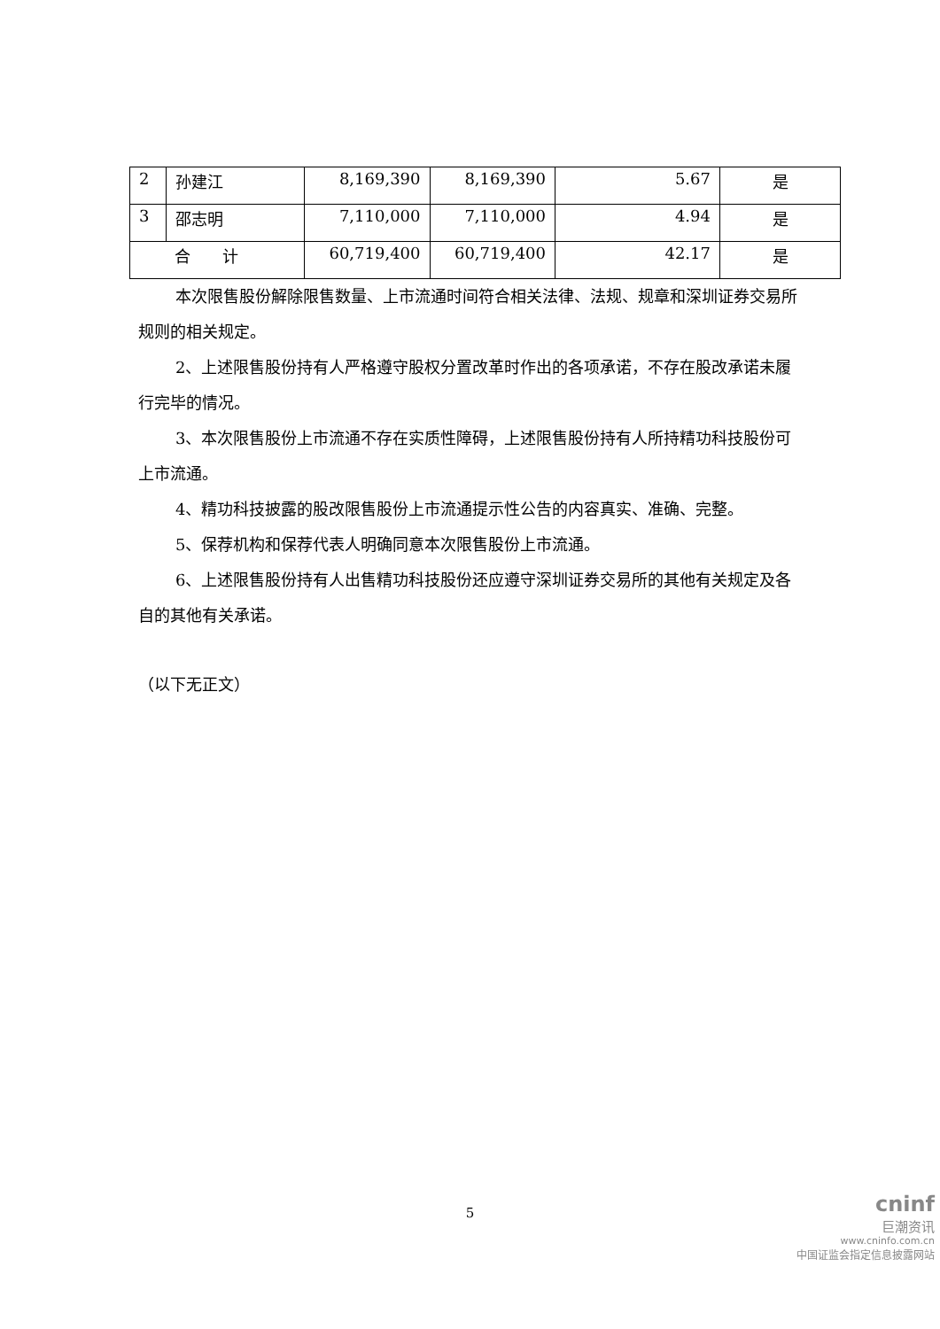| 2 | 孙建江 | 8,169,390 | 8,169,390 | 5.67 | 是 |
| 3 | 邵志明 | 7,110,000 | 7,110,000 | 4.94 | 是 |
| 合 计 | | 60,719,400 | 60,719,400 | 42.17 | 是 |
本次限售股份解除限售数量、上市流通时间符合相关法律、法规、规章和深圳证券交易所规则的相关规定。
2、上述限售股份持有人严格遵守股权分置改革时作出的各项承诺，不存在股改承诺未履行完毕的情况。
3、本次限售股份上市流通不存在实质性障碍，上述限售股份持有人所持精功科技股份可上市流通。
4、精功科技披露的股改限售股份上市流通提示性公告的内容真实、准确、完整。
5、保荐机构和保荐代表人明确同意本次限售股份上市流通。
6、上述限售股份持有人出售精功科技股份还应遵守深圳证券交易所的其他有关规定及各自的其他有关承诺。
（以下无正文）
5
cninf
巨潮资讯
www.cninfo.com.cn
中国证监会指定信息披露网站